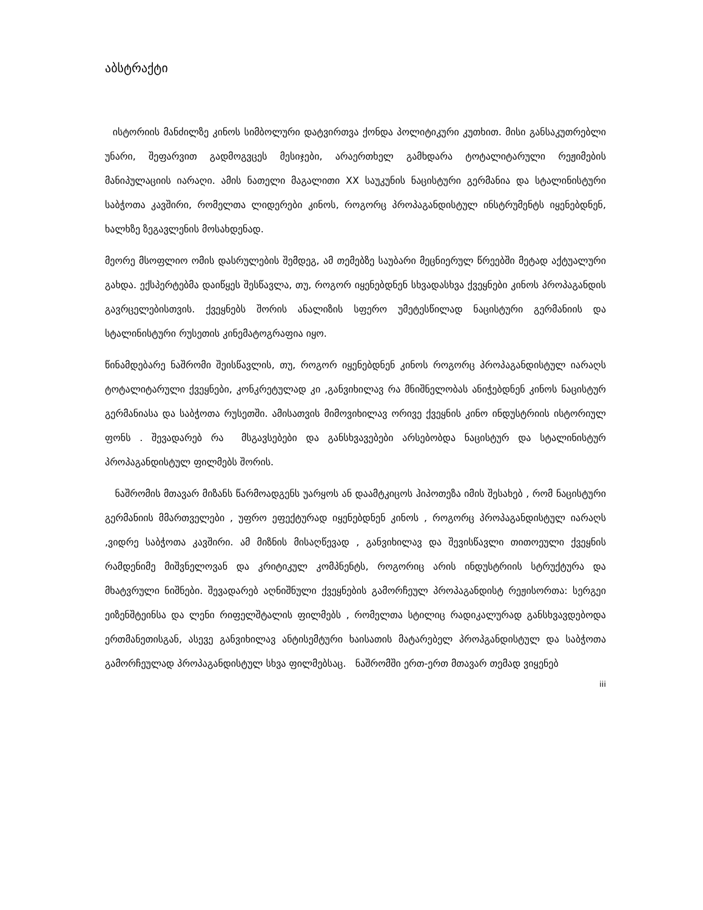აბსტრაქტი
ისტორიის მანძილზე კინოს სიმბოლური დატვირთვა ქონდა პოლიტიკური კუთხით. მისი განსაკუთრებლი უნარი, შეფარვით გადმოგვცეს მესიჯები, არაერთხელ გამხდარა ტოტალიტარული რეჟიმების მანიპულაციის იარაღი. ამის ნათელი მაგალითი XX საუკუნის ნაცისტური გერმანია და სტალინისტური საბჭოთა კავშირი, რომელთა ლიდერები კინოს, როგორც პროპაგანდისტულ ინსტრუმენტს იყენებდნენ, ხალხზე ზეგავლენის მოსახდენად.
მეორე მსოფლიო ომის დასრულების შემდეგ, ამ თემებზე საუბარი მეცნიერულ წრეებში მეტად აქტუალური გახდა. ექსპერტებმა დაიწყეს შესწავლა, თუ, როგორ იყენებდნენ სხვადასხვა ქვეყნები კინოს პროპაგანდის გავრცელებისთვის. ქვეყნებს შორის ანალიზის სფერო უმეტესწილად ნაცისტური გერმანიის და სტალინისტური რუსეთის კინემატოგრაფია იყო.
წინამდებარე ნაშრომი შეისწავლის, თუ, როგორ იყენებდნენ კინოს როგორც პროპაგანდისტულ იარაღს ტოტალიტარული ქვეყნები, კონკრეტულად კი ,განვიხილავ რა მნიშნელობას ანიჭებდნენ კინოს ნაცისტურ გერმანიასა და საბჭოთა რუსეთში. ამისათვის მიმოვიხილავ ორივე ქვეყნის კინო ინდუსტრიის ისტორიულ ფონს . შევადარებ რა მსგავსებები და განსხვავებები არსებობდა ნაცისტურ და სტალინისტურ პროპაგანდისტულ ფილმებს შორის.
ნაშრომის მთავარ მიზანს წარმოადგენს უარყოს ან დაამტკიცოს ჰიპოთეზა იმის შესახებ , რომ ნაცისტური გერმანიის მმართველები , უფრო ეფექტურად იყენებდნენ კინოს , როგორც პროპაგანდისტულ იარაღს ,ვიდრე საბჭოთა კავშირი. ამ მიზნის მისაღწევად , განვიხილავ და შევისწავლი თითოეული ქვეყნის რამდენიმე მიშვნელოვან და კრიტიკულ კომპნენტს, როგორიც არის ინდუსტრიის სტრუქტურა და მხატვრული ნიშნები. შევადარებ აღნიშნული ქვეყნების გამორჩეულ პროპაგანდისტ რეჟისორთა: სერგეი ეიზენშტეინსა და ლენი რიფელშტალის ფილმებს , რომელთა სტილიც რადიკალურად განსხვავდებოდა ერთმანეთისგან, ასევე განვიხილავ ანტისემტური ხაისათის მატარებელ პროპგანდისტულ და საბჭოთა გამორჩეულად პროპაგანდისტულ სხვა ფილმებსაც. ნაშრომში ერთ-ერთ მთავარ თემად ვიყენებ
iii